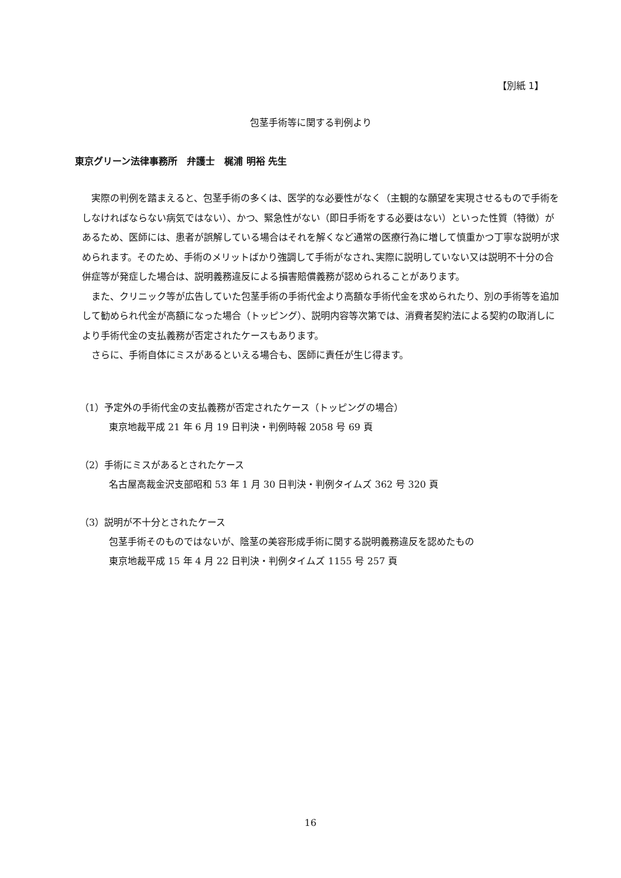【別紙 1】
包茎手術等に関する判例より
東京グリーン法律事務所　弁護士　梶浦 明裕 先生
実際の判例を踏まえると、包茎手術の多くは、医学的な必要性がなく（主観的な願望を実現させるもので手術をしなければならない病気ではない）、かつ、緊急性がない（即日手術をする必要はない）といった性質（特徴）があるため、医師には、患者が誤解している場合はそれを解くなど通常の医療行為に増して慎重かつ丁寧な説明が求められます。そのため、手術のメリットばかり強調して手術がなされ､実際に説明していない又は説明不十分の合併症等が発症した場合は、説明義務違反による損害賠償義務が認められることがあります。
また、クリニック等が広告していた包茎手術の手術代金より高額な手術代金を求められたり、別の手術等を追加して勧められ代金が高額になった場合（トッピング）、説明内容等次第では、消費者契約法による契約の取消しにより手術代金の支払義務が否定されたケースもあります。
さらに、手術自体にミスがあるといえる場合も、医師に責任が生じ得ます。
（1）予定外の手術代金の支払義務が否定されたケース（トッピングの場合）
東京地裁平成 21 年 6 月 19 日判決・判例時報 2058 号 69 頁
（2）手術にミスがあるとされたケース
名古屋高裁金沢支部昭和 53 年 1 月 30 日判決・判例タイムズ 362 号 320 頁
（3）説明が不十分とされたケース
包茎手術そのものではないが、陰茎の美容形成手術に関する説明義務違反を認めたもの
東京地裁平成 15 年 4 月 22 日判決・判例タイムズ 1155 号 257 頁
16